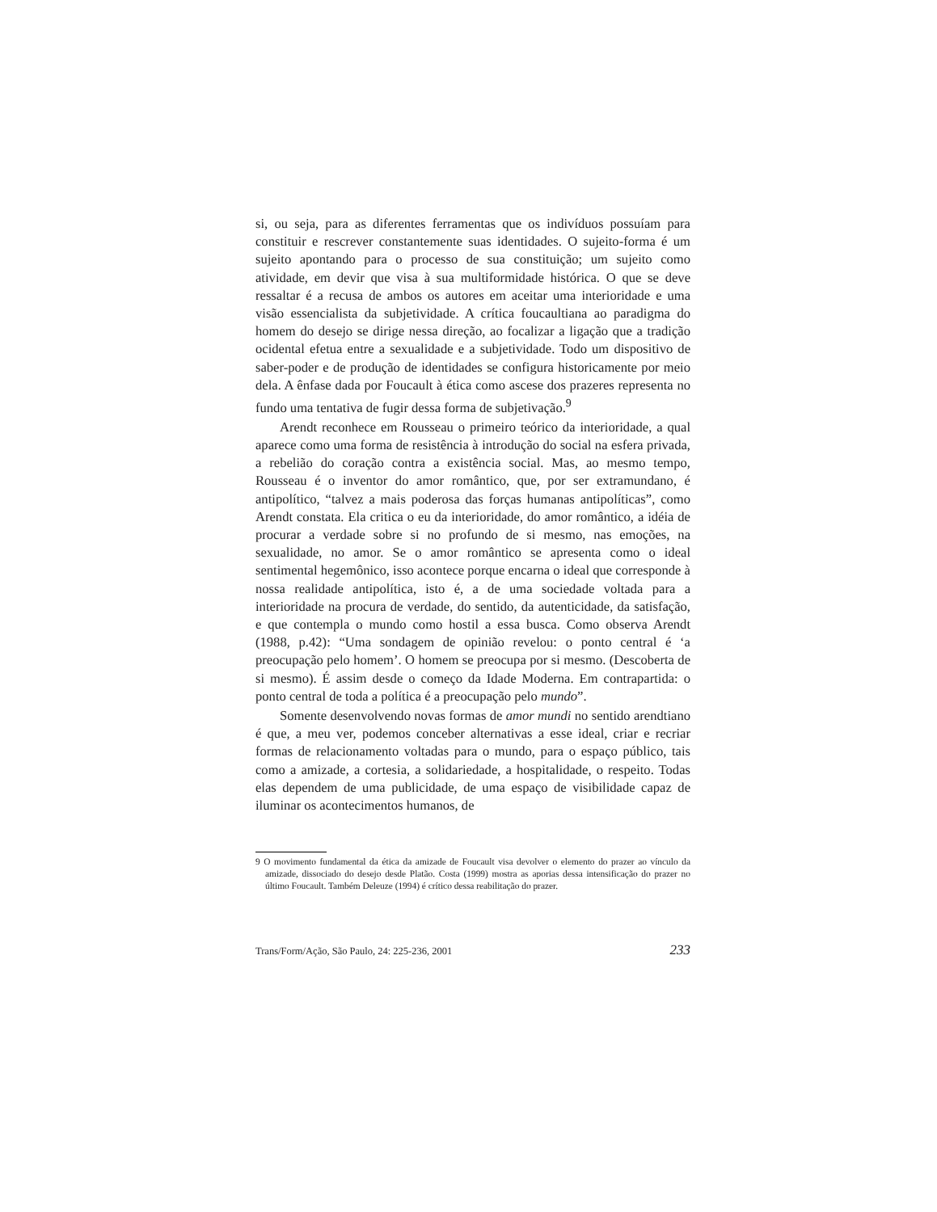si, ou seja, para as diferentes ferramentas que os indivíduos possuíam para constituir e rescrever constantemente suas identidades. O sujeito-forma é um sujeito apontando para o processo de sua constituição; um sujeito como atividade, em devir que visa à sua multiformidade histórica. O que se deve ressaltar é a recusa de ambos os autores em aceitar uma interioridade e uma visão essencialista da subjetividade. A crítica foucaultiana ao paradigma do homem do desejo se dirige nessa direção, ao focalizar a ligação que a tradição ocidental efetua entre a sexualidade e a subjetividade. Todo um dispositivo de saber-poder e de produção de identidades se configura historicamente por meio dela. A ênfase dada por Foucault à ética como ascese dos prazeres representa no fundo uma tentativa de fugir dessa forma de subjetivação.<sup>9</sup>
Arendt reconhece em Rousseau o primeiro teórico da interioridade, a qual aparece como uma forma de resistência à introdução do social na esfera privada, a rebelião do coração contra a existência social. Mas, ao mesmo tempo, Rousseau é o inventor do amor romântico, que, por ser extramundano, é antipolítico, “talvez a mais poderosa das forças humanas antipolíticas”, como Arendt constata. Ela critica o eu da interioridade, do amor romântico, a idéia de procurar a verdade sobre si no profundo de si mesmo, nas emoções, na sexualidade, no amor. Se o amor romântico se apresenta como o ideal sentimental hegemônico, isso acontece porque encarna o ideal que corresponde à nossa realidade antipolítica, isto é, a de uma sociedade voltada para a interioridade na procura de verdade, do sentido, da autenticidade, da satisfação, e que contempla o mundo como hostil a essa busca. Como observa Arendt (1988, p.42): “Uma sondagem de opinião revelou: o ponto central é ‘a preocupação pelo homem’. O homem se preocupa por si mesmo. (Descoberta de si mesmo). É assim desde o começo da Idade Moderna. Em contrapartida: o ponto central de toda a política é a preocupação pelo mundo”.
Somente desenvolvendo novas formas de amor mundi no sentido arendtiano é que, a meu ver, podemos conceber alternativas a esse ideal, criar e recriar formas de relacionamento voltadas para o mundo, para o espaço público, tais como a amizade, a cortesia, a solidariedade, a hospitalidade, o respeito. Todas elas dependem de uma publicidade, de uma espaço de visibilidade capaz de iluminar os acontecimentos humanos, de
9 O movimento fundamental da ética da amizade de Foucault visa devolver o elemento do prazer ao vínculo da amizade, dissociado do desejo desde Platão. Costa (1999) mostra as aporias dessa intensificação do prazer no último Foucault. Também Deleuze (1994) é crítico dessa reabilitação do prazer.
Trans/Form/Ação, São Paulo, 24: 225-236, 2001 233